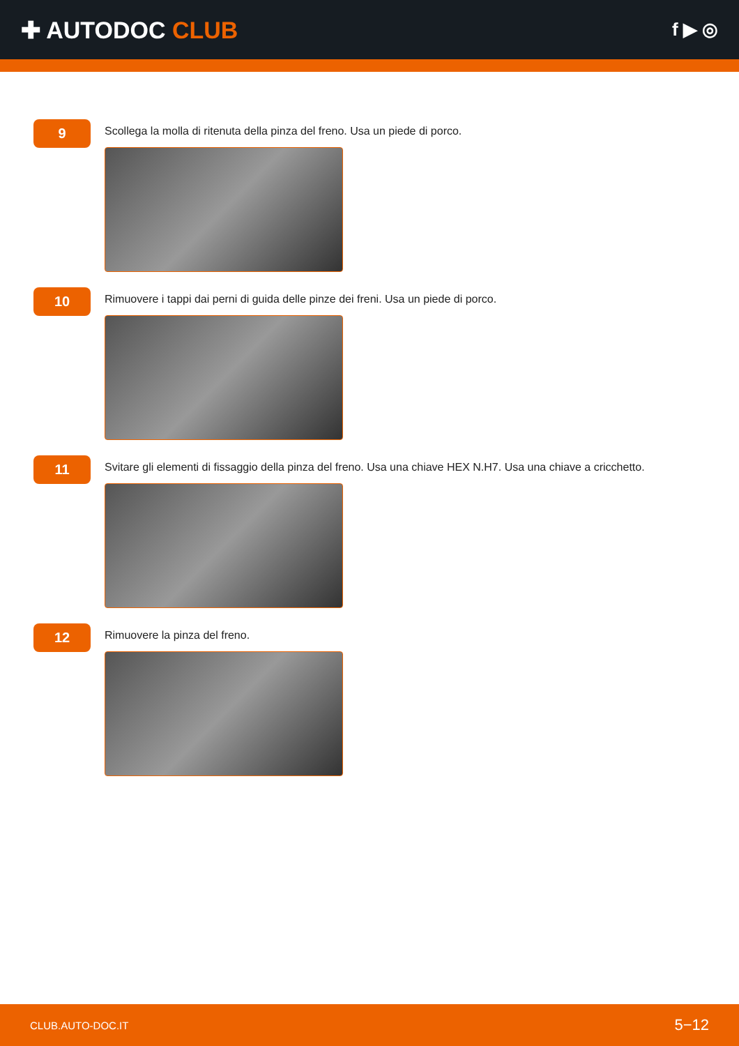✚ AUTODOC CLUB
f ▶ ◎
9
Scollega la molla di ritenuta della pinza del freno. Usa un piede di porco.
10
Rimuovere i tappi dai perni di guida delle pinze dei freni. Usa un piede di porco.
11
Svitare gli elementi di fissaggio della pinza del freno. Usa una chiave HEX N.H7. Usa una chiave a cricchetto.
12
Rimuovere la pinza del freno.
CLUB.AUTO-DOC.IT 5−12